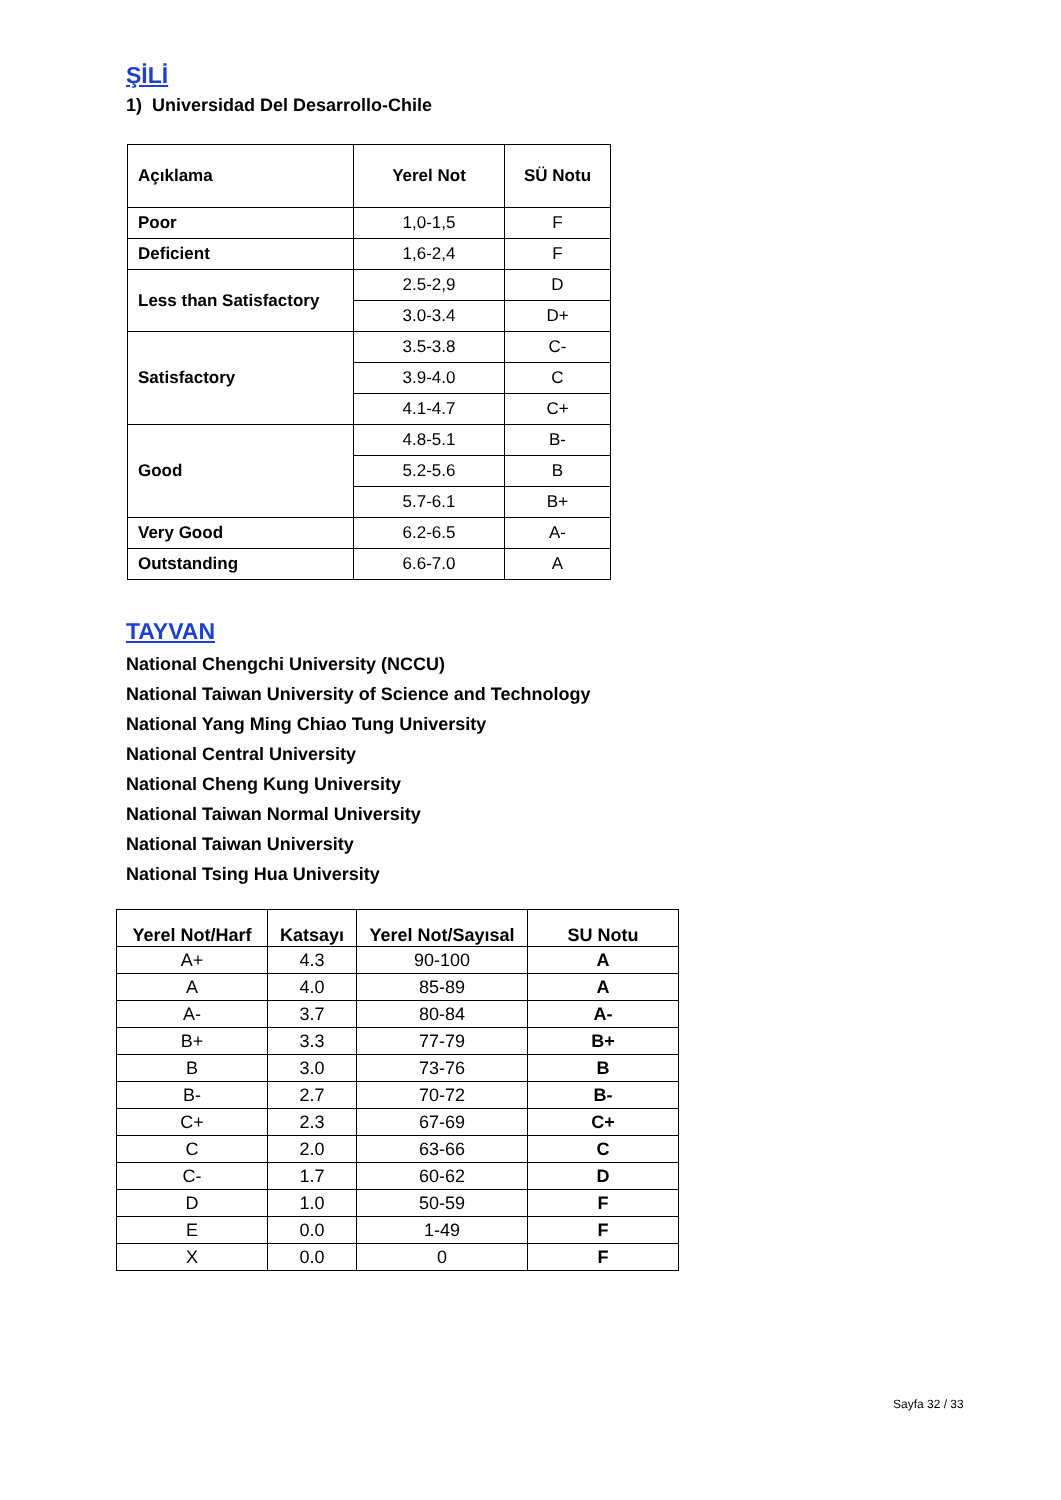ŞİLİ
1) Universidad Del Desarrollo-Chile
| Açıklama | Yerel Not | SÜ Notu |
| --- | --- | --- |
| Poor | 1,0-1,5 | F |
| Deficient | 1,6-2,4 | F |
| Less than Satisfactory | 2.5-2,9 | D |
| | 3.0-3.4 | D+ |
| Satisfactory | 3.5-3.8 | C- |
| | 3.9-4.0 | C |
| | 4.1-4.7 | C+ |
| Good | 4.8-5.1 | B- |
| | 5.2-5.6 | B |
| | 5.7-6.1 | B+ |
| Very Good | 6.2-6.5 | A- |
| Outstanding | 6.6-7.0 | A |
TAYVAN
National Chengchi University (NCCU)
National Taiwan University of Science and Technology
National Yang Ming Chiao Tung University
National Central University
National Cheng Kung University
National Taiwan Normal University
National Taiwan University
National Tsing Hua University
| Yerel Not/Harf | Katsayı | Yerel Not/Sayısal | SU Notu |
| --- | --- | --- | --- |
| A+ | 4.3 | 90-100 | A |
| A | 4.0 | 85-89 | A |
| A- | 3.7 | 80-84 | A- |
| B+ | 3.3 | 77-79 | B+ |
| B | 3.0 | 73-76 | B |
| B- | 2.7 | 70-72 | B- |
| C+ | 2.3 | 67-69 | C+ |
| C | 2.0 | 63-66 | C |
| C- | 1.7 | 60-62 | D |
| D | 1.0 | 50-59 | F |
| E | 0.0 | 1-49 | F |
| X | 0.0 | 0 | F |
Sayfa 32 / 33